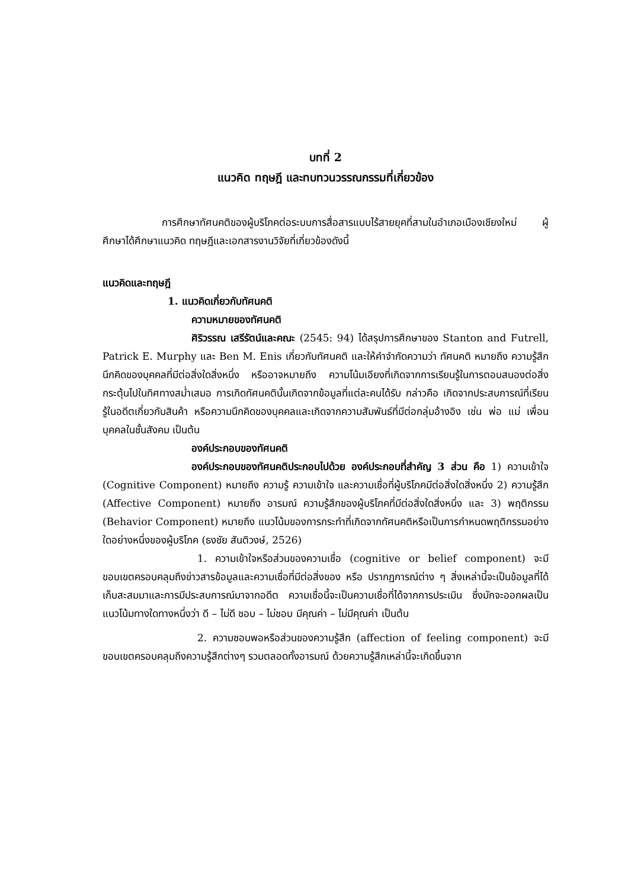บทที่ 2
แนวคิด ทฤษฎี และทบทวนวรรณกรรมที่เกี่ยวข้อง
การศึกษาทัศนคติของผู้บริโภคต่อระบบการสื่อสารแบบไร้สายยุคที่สามในอำเภอเมืองเชียงใหม่ ผู้ศึกษาได้ศึกษาแนวคิด ทฤษฎีและเอกสารงานวิจัยที่เกี่ยวข้องดังนี้
แนวคิดและทฤษฎี
1. แนวคิดเกี่ยวกับทัศนคติ
ความหมายของทัศนคติ
ศิริวรรณ เสรีรัตน์และคณะ (2545: 94) ได้สรุปการศึกษาของ Stanton and Futrell, Patrick E. Murphy และ Ben M. Enis เกี่ยวกับทัศนคติ และให้คำจำกัดความว่า ทัศนคติ หมายถึง ความรู้สึกนึกคิดของบุคคลที่มีต่อสิ่งใดสิ่งหนึ่ง หรืออาจหมายถึง ความโน้มเอียงที่เกิดจากการเรียนรู้ในการตอบสนองต่อสิ่งกระตุ้นไปในทิศทางสม่ำเสมอ การเกิดทัศนคตินั้นเกิดจากข้อมูลที่แต่ละคนได้รับ กล่าวคือ เกิดจากประสบการณ์ที่เรียนรู้ในอดีตเกี่ยวกับสินค้า หรือความนึกคิดของบุคคลและเกิดจากความสัมพันธ์ที่มีต่อกลุ่มอ้างอิง เช่น พ่อ แม่ เพื่อน บุคคลในชั้นสังคม เป็นต้น
องค์ประกอบของทัศนคติ
องค์ประกอบของทัศนคติประกอบไปด้วย องค์ประกอบที่สำคัญ 3 ส่วน คือ 1) ความเข้าใจ (Cognitive Component) หมายถึง ความรู้ ความเข้าใจ และความเชื่อที่ผู้บริโภคมีต่อสิ่งใดสิ่งหนึ่ง 2) ความรู้สึก (Affective Component) หมายถึง อารมณ์ ความรู้สึกของผู้บริโภคที่มีต่อสิ่งใดสิ่งหนึ่ง และ 3) พฤติกรรม (Behavior Component) หมายถึง แนวโน้มของการกระทำที่เกิดจากทัศนคติหรือเป็นการกำหนดพฤติกรรมอย่างใดอย่างหนึ่งของผู้บริโภค (ธงชัย สันติวงษ์, 2526)
1. ความเข้าใจหรือส่วนของความเชื่อ (cognitive or belief component) จะมีขอบเขตครอบคลุมถึงข่าวสารข้อมูลและความเชื่อที่มีต่อสิ่งของ หรือ ปรากฏการณ์ต่าง ๆ สิ่งเหล่านี้จะเป็นข้อมูลที่ได้เก็บสะสมมาและการมีประสบการณ์มาจากอดีต ความเชื่อนี้จะเป็นความเชื่อที่ได้จากการประเมิน ซึ่งมักจะออกผลเป็นแนวโน้มทางใดทางหนึ่งว่า ดี – ไม่ดี ชอบ – ไม่ชอบ มีคุณค่า – ไม่มีคุณค่า เป็นต้น
2. ความชอบพอหรือส่วนของความรู้สึก (affection of feeling component) จะมีขอบเขตครอบคลุมถึงความรู้สึกต่างๆ รวมตลอดทั้งอารมณ์ ด้วยความรู้สึกเหล่านี้จะเกิดขึ้นจาก